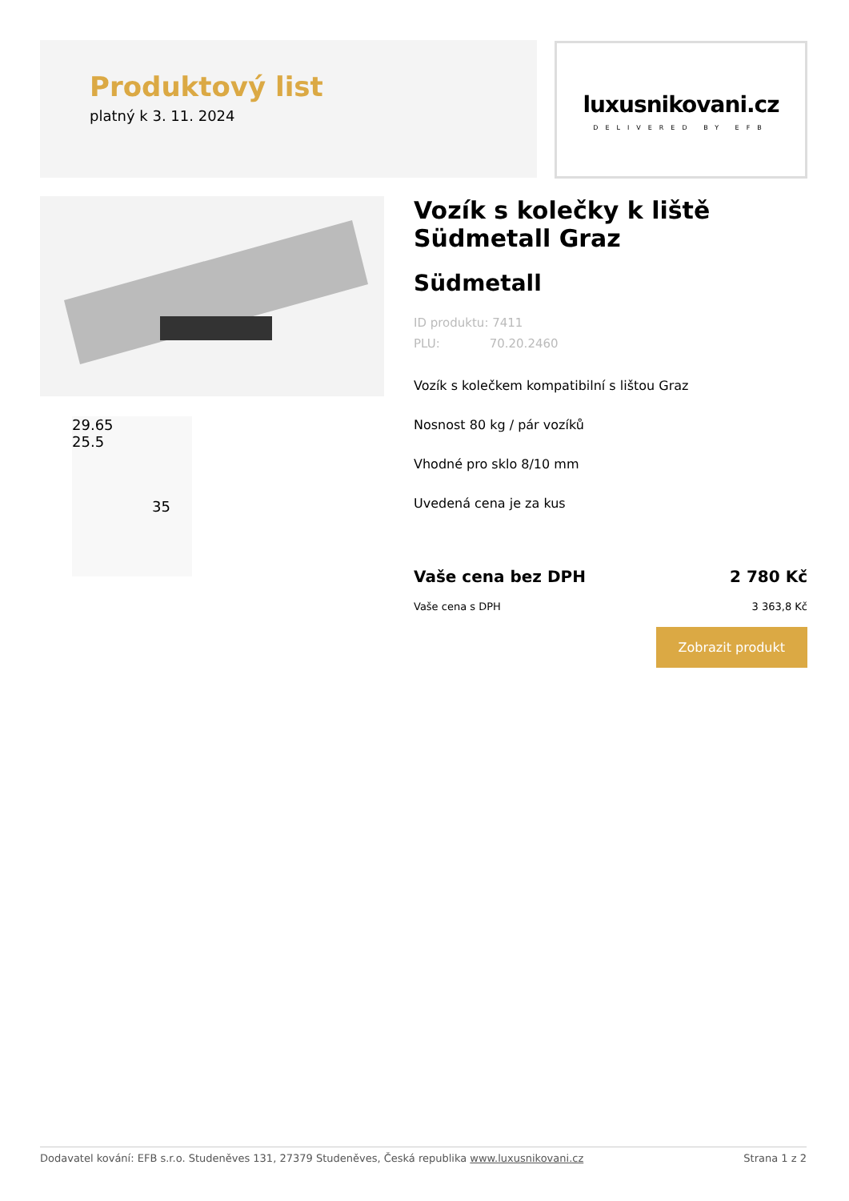Produktový list
platný k 3. 11. 2024
luxusnikovani.cz
DELIVERED BY EFB
29.65
25.5
35
Vozík s kolečky k liště Südmetall Graz
Südmetall
ID produktu: 7411
PLU: 70.20.2460
Vozík s kolečkem kompatibilní s lištou Graz
Nosnost 80 kg / pár vozíků
Vhodné pro sklo 8/10 mm
Uvedená cena je za kus
Vaše cena bez DPH 2 780 Kč
Vaše cena s DPH 3 363,8 Kč
Zobrazit produkt
Dodavatel kování: EFB s.r.o. Studeněves 131, 27379 Studeněves, Česká republika www.luxusnikovani.cz Strana 1 z 2